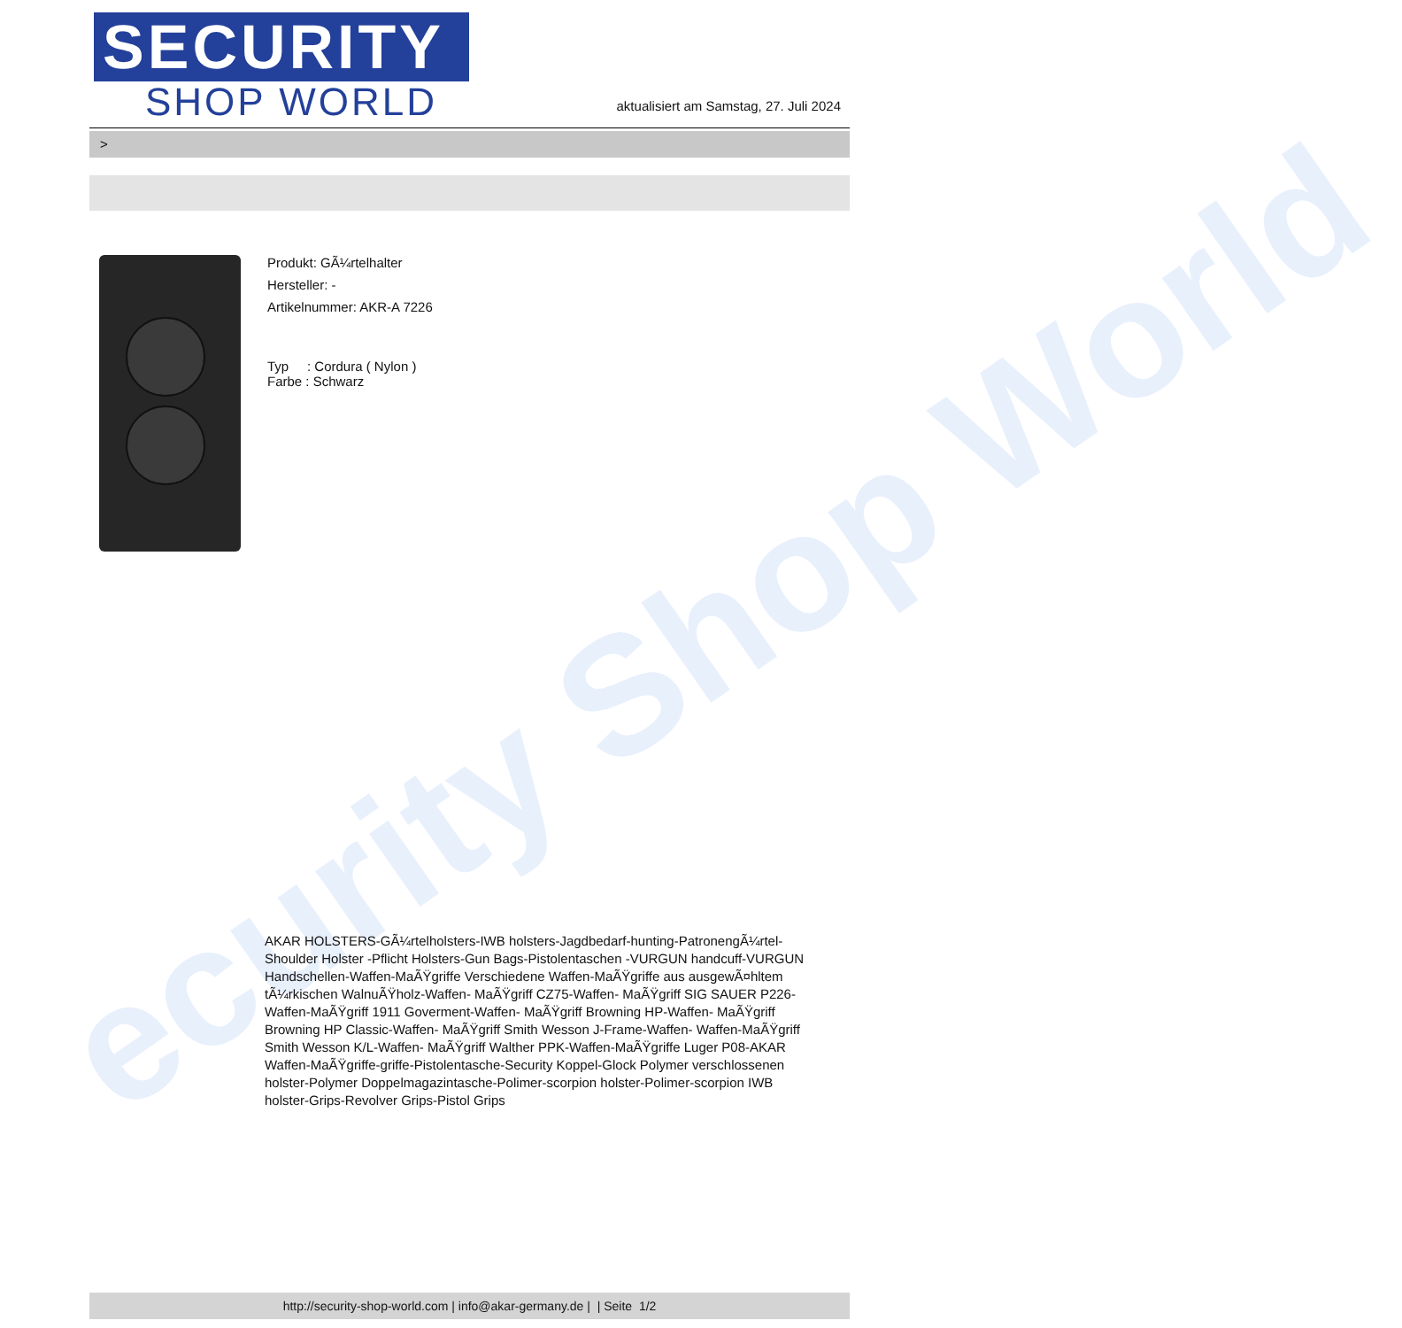ecurity Shop World
SECURITY
SHOP WORLD
aktualisiert am Samstag, 27. Juli 2024
>
Produkt: GÃ¼rtelhalter
Hersteller: -
Artikelnummer: AKR-A 7226
Typ : Cordura ( Nylon )
Farbe : Schwarz
AKAR HOLSTERS-GÃ¼rtelholsters-IWB holsters-Jagdbedarf-hunting-PatronengÃ¼rtel- Shoulder Holster -Pflicht Holsters-Gun Bags-Pistolentaschen -VURGUN handcuff-VURGUN Handschellen-Waffen-MaÃŸgriffe Verschiedene Waffen-MaÃŸgriffe aus ausgewÃ¤hltem tÃ¼rkischen WalnuÃŸholz-Waffen- MaÃŸgriff CZ75-Waffen- MaÃŸgriff SIG SAUER P226-Waffen-MaÃŸgriff 1911 Goverment-Waffen- MaÃŸgriff Browning HP-Waffen- MaÃŸgriff Browning HP Classic-Waffen- MaÃŸgriff Smith Wesson J-Frame-Waffen- Waffen-MaÃŸgriff Smith Wesson K/L-Waffen- MaÃŸgriff Walther PPK-Waffen-MaÃŸgriffe Luger P08-AKAR Waffen-MaÃŸgriffe-griffe-Pistolentasche-Security Koppel-Glock Polymer verschlossenen holster-Polymer Doppelmagazintasche-Polimer-scorpion holster-Polimer-scorpion IWB holster-Grips-Revolver Grips-Pistol Grips
http://security-shop-world.com | info@akar-germany.de | | Seite 1/2